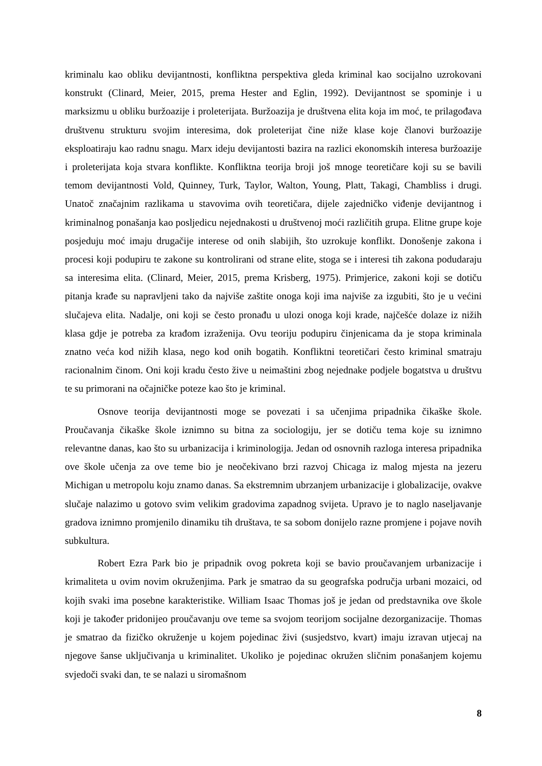kriminalu kao obliku devijantnosti, konfliktna perspektiva gleda kriminal kao socijalno uzrokovani konstrukt (Clinard, Meier, 2015, prema Hester and Eglin, 1992). Devijantnost se spominje i u marksizmu u obliku buržoazije i proleterijata. Buržoazija je društvena elita koja im moć, te prilagođava društvenu strukturu svojim interesima, dok proleterijat čine niže klase koje članovi buržoazije eksploatiraju kao radnu snagu. Marx ideju devijantosti bazira na razlici ekonomskih interesa buržoazije i proleterijata koja stvara konflikte. Konfliktna teorija broji još mnoge teoretičare koji su se bavili temom devijantnosti Vold, Quinney, Turk, Taylor, Walton, Young, Platt, Takagi, Chambliss i drugi. Unatoč značajnim razlikama u stavovima ovih teoretičara, dijele zajedničko viđenje devijantnog i kriminalnog ponašanja kao posljedicu nejednakosti u društvenoj moći različitih grupa. Elitne grupe koje posjeduju moć imaju drugačije interese od onih slabijih, što uzrokuje konflikt. Donošenje zakona i procesi koji podupiru te zakone su kontrolirani od strane elite, stoga se i interesi tih zakona podudaraju sa interesima elita. (Clinard, Meier, 2015, prema Krisberg, 1975). Primjerice, zakoni koji se dotiču pitanja krađe su napravljeni tako da najviše zaštite onoga koji ima najviše za izgubiti, što je u većini slučajeva elita. Nadalje, oni koji se često pronađu u ulozi onoga koji krade, najčešće dolaze iz nižih klasa gdje je potreba za krađom izraženija. Ovu teoriju podupiru činjenicama da je stopa kriminala znatno veća kod nižih klasa, nego kod onih bogatih. Konfliktni teoretičari često kriminal smatraju racionalnim činom. Oni koji kradu često žive u neimaštini zbog nejednake podjele bogatstva u društvu te su primorani na očajničke poteze kao što je kriminal.
Osnove teorija devijantnosti moge se povezati i sa učenjima pripadnika čikaške škole. Proučavanja čikaške škole iznimno su bitna za sociologiju, jer se dotiču tema koje su iznimno relevantne danas, kao što su urbanizacija i kriminologija. Jedan od osnovnih razloga interesa pripadnika ove škole učenja za ove teme bio je neočekivano brzi razvoj Chicaga iz malog mjesta na jezeru Michigan u metropolu koju znamo danas. Sa ekstremnim ubrzanjem urbanizacije i globalizacije, ovakve slučaje nalazimo u gotovo svim velikim gradovima zapadnog svijeta. Upravo je to naglo naseljavanje gradova iznimno promjenilo dinamiku tih društava, te sa sobom donijelo razne promjene i pojave novih subkultura.
Robert Ezra Park bio je pripadnik ovog pokreta koji se bavio proučavanjem urbanizacije i krimaliteta u ovim novim okruženjima. Park je smatrao da su geografska područja urbani mozaici, od kojih svaki ima posebne karakteristike. William Isaac Thomas još je jedan od predstavnika ove škole koji je također pridonijeo proučavanju ove teme sa svojom teorijom socijalne dezorganizacije. Thomas je smatrao da fizičko okruženje u kojem pojedinac živi (susjedstvo, kvart) imaju izravan utjecaj na njegove šanse uključivanja u kriminalitet. Ukoliko je pojedinac okružen sličnim ponašanjem kojemu svjedoči svaki dan, te se nalazi u siromašnom
8